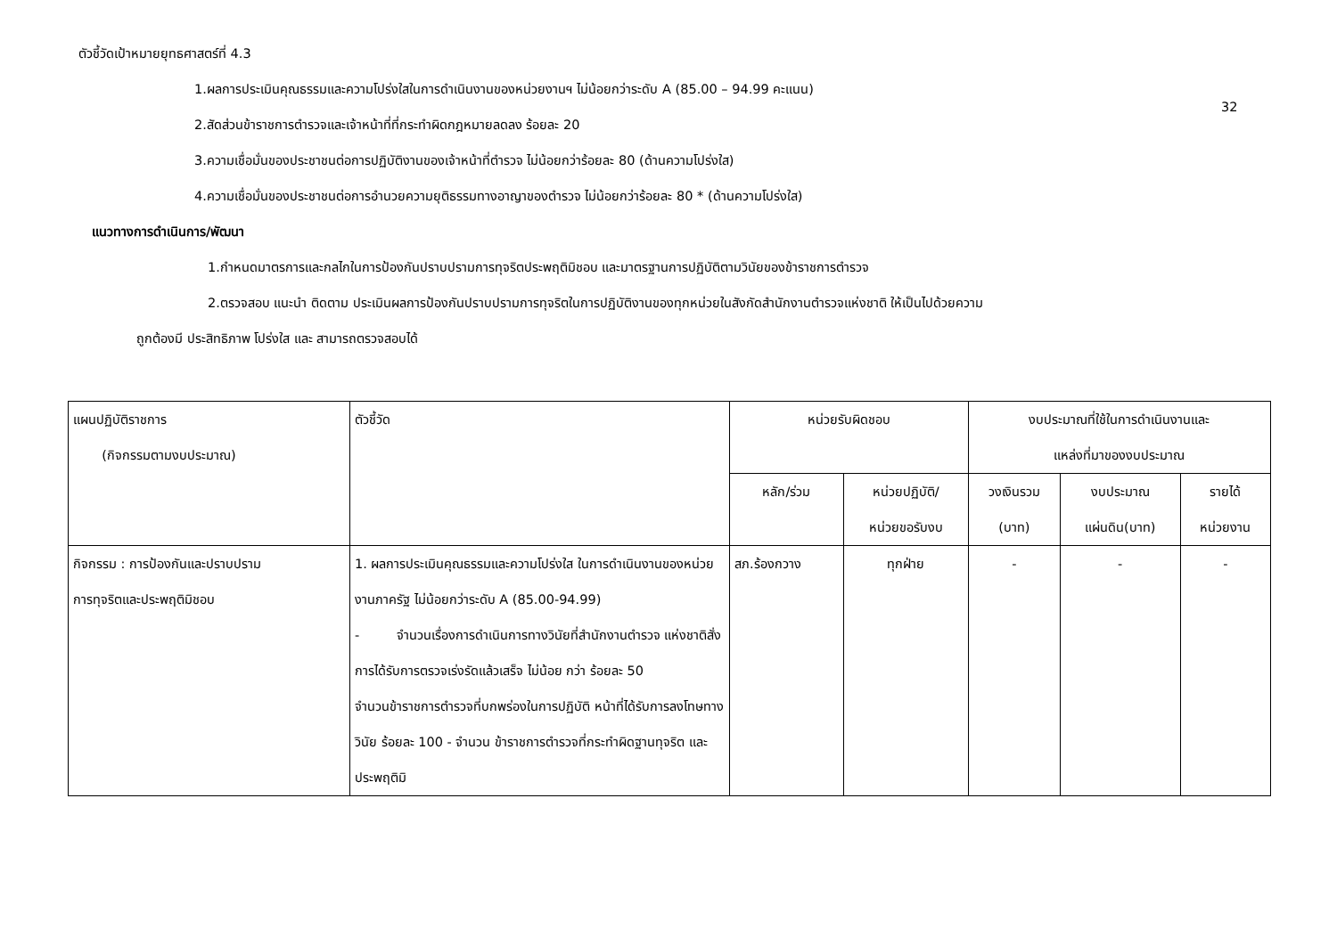ตัวชี้วัดเป้าหมายยุทธศาสตร์ที่ 4.3
32
1.ผลการประเมินคุณธรรมและความโปร่งใสในการดำเนินงานของหน่วยงานฯ ไม่น้อยกว่าระดับ A (85.00 – 94.99 คะแนน)
2.สัดส่วนข้าราชการตำรวจและเจ้าหน้าที่ที่กระทำผิดกฎหมายลดลง ร้อยละ 20
3.ความเชื่อมั่นของประชาชนต่อการปฏิบัติงานของเจ้าหน้าที่ตำรวจ ไม่น้อยกว่าร้อยละ 80 (ด้านความโปร่งใส)
4.ความเชื่อมั่นของประชาชนต่อการอำนวยความยุติธรรมทางอาญาของตำรวจ ไม่น้อยกว่าร้อยละ 80 * (ด้านความโปร่งใส)
แนวทางการดำเนินการ/พัฒนา
1.กำหนดมาตรการและกลไกในการป้องกันปราบปรามการทุจริตประพฤติมิชอบ และมาตรฐานการปฏิบัติตามวินัยของข้าราชการตำรวจ
2.ตรวจสอบ แนะนำ ติดตาม ประเมินผลการป้องกันปราบปรามการทุจริตในการปฏิบัติงานของทุกหน่วยในสังกัดสำนักงานตำรวจแห่งชาติ ให้เป็นไปด้วยความ
ถูกต้องมี ประสิทธิภาพ โปร่งใส และ สามารถตรวจสอบได้
| แผนปฏิบัติราชการ (กิจกรรมตามงบประมาณ) | ตัวชี้วัด | หน่วยรับผิดชอบ | | งบประมาณที่ใช้ในการดำเนินงานและ แหล่งที่มาของงบประมาณ | | |
| --- | --- | --- | --- | --- | --- | --- |
| | | หลัก/ร่วม | หน่วยปฏิบัติ/ หน่วยขอรับงบ | วงเงินรวม (บาท) | งบประมาณ แผ่นดิน(บาท) | รายได้ หน่วยงาน |
| กิจกรรม : การป้องกันและปราบปราม การทุจริตและประพฤติมิชอบ | 1. ผลการประเมินคุณธรรมและความโปร่งใส ในการดำเนินงานของหน่วยงานภาครัฐ ไม่น้อยกว่าระดับ A (85.00-94.99) - จำนวนเรื่องการดำเนินการทางวินัยที่สำนักงานตำรวจ แห่งชาติสั่งการได้รับการตรวจเร่งรัดแล้วเสร็จ ไม่น้อย กว่า ร้อยละ 50 จำนวนข้าราชการตำรวจที่บกพร่องในการปฏิบัติ หน้าที่ได้รับการลงโทษทางวินัย ร้อยละ 100 - จำนวน ข้าราชการตำรวจที่กระทำผิดฐานทุจริต และ ประพฤติมิ | สภ.ร้องกวาง | ทุกฝ่าย | - | - | - |